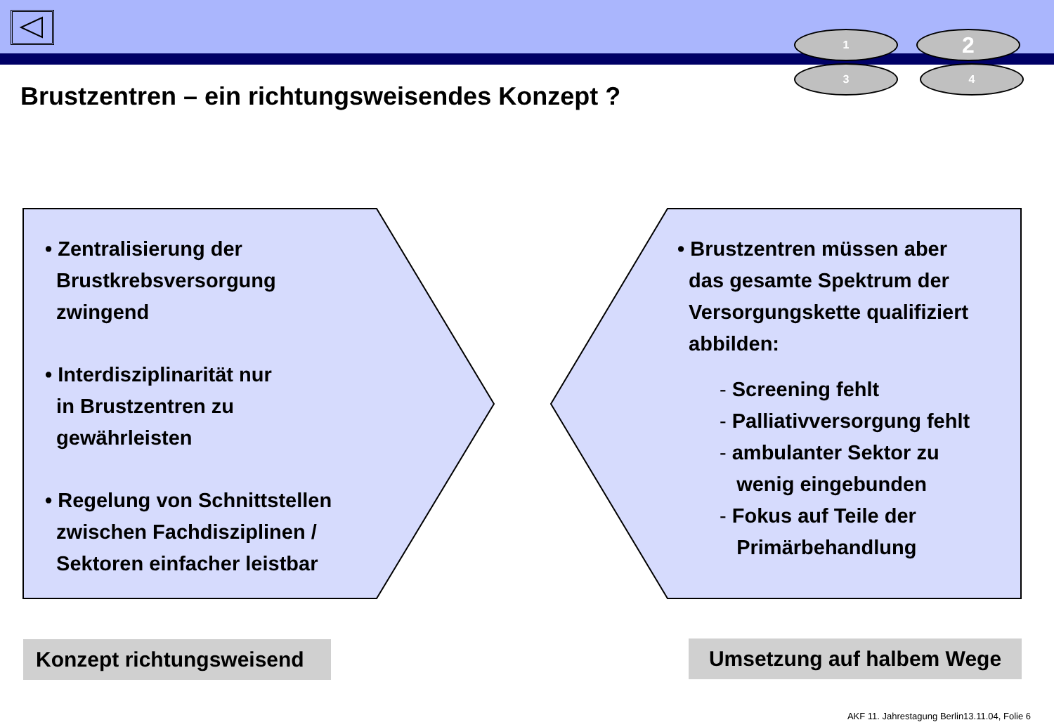1 2
3 4
Brustzentren – ein richtungsweisendes Konzept ?
• Zentralisierung der
Brustkrebsversorgung
zwingend
• Interdisziplinarität nur
in Brustzentren zu
gewährleisten
• Regelung von Schnittstellen
zwischen Fachdisziplinen /
Sektoren einfacher leistbar
• Brustzentren müssen aber
das gesamte Spektrum der
Versorgungskette qualifiziert
abbilden:
- Screening fehlt
- Palliativversorgung fehlt
- ambulanter Sektor zu
wenig eingebunden
- Fokus auf Teile der
Primärbehandlung
Konzept richtungsweisend
Umsetzung auf halbem Wege
AKF 11. Jahrestagung Berlin13.11.04, Folie 6